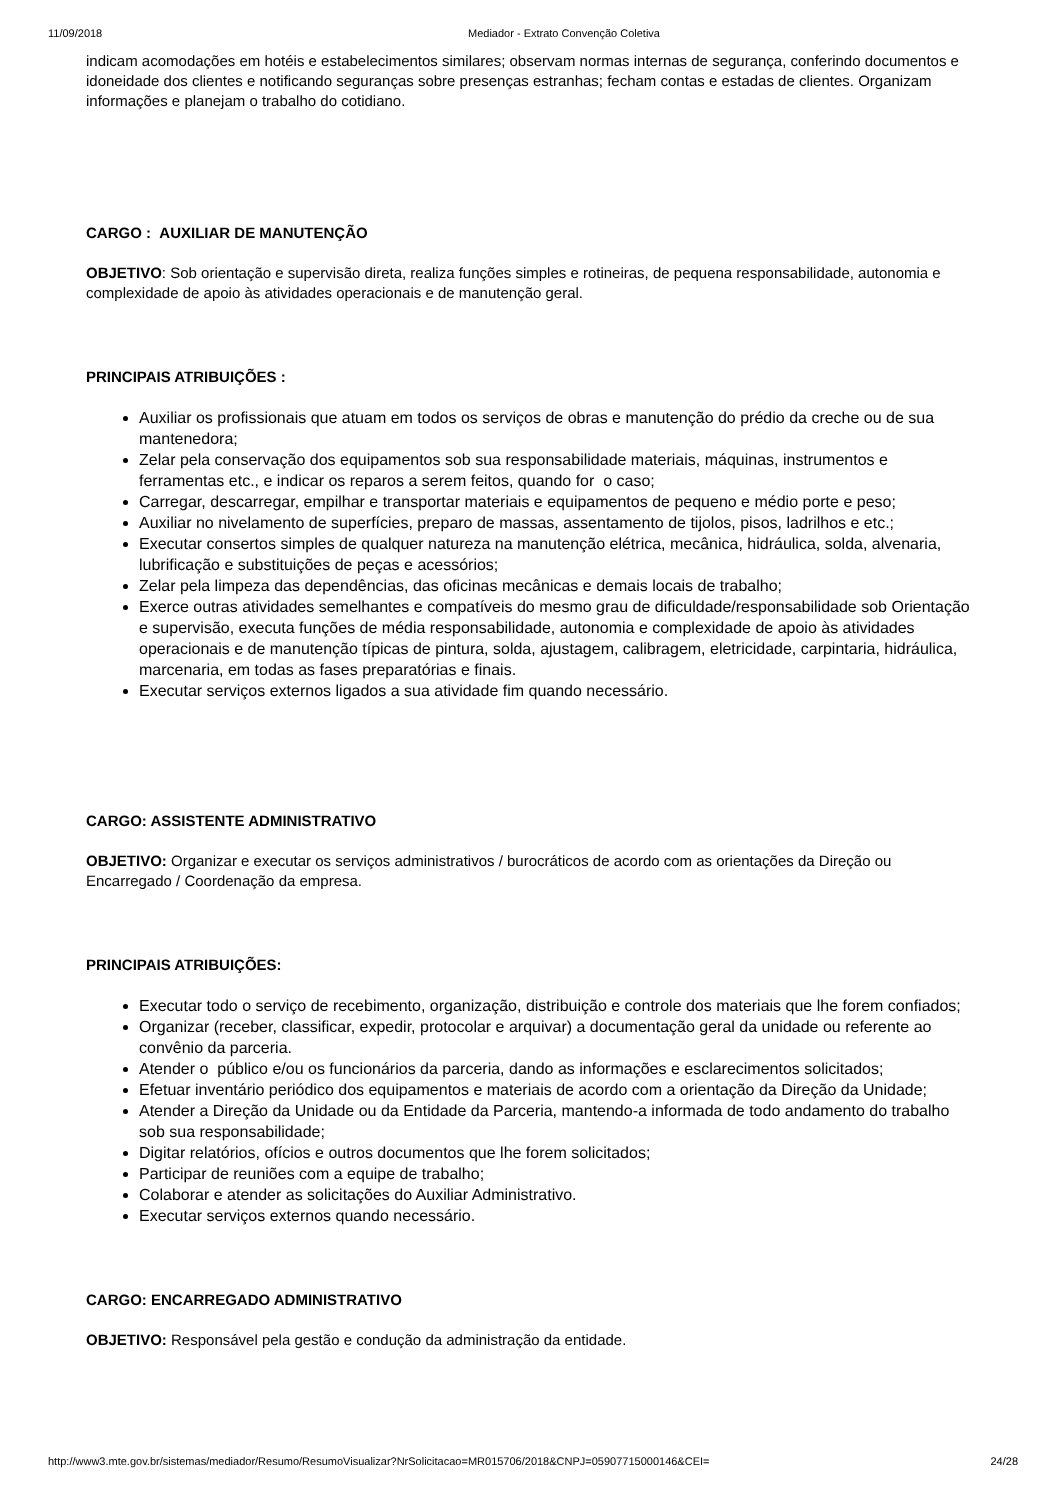11/09/2018 Mediador - Extrato Convenção Coletiva
indicam acomodações em hotéis e estabelecimentos similares; observam normas internas de segurança, conferindo documentos e idoneidade dos clientes e notificando seguranças sobre presenças estranhas; fecham contas e estadas de clientes. Organizam informações e planejam o trabalho do cotidiano.
CARGO : AUXILIAR DE MANUTENÇÃO
OBJETIVO: Sob orientação e supervisão direta, realiza funções simples e rotineiras, de pequena responsabilidade, autonomia e complexidade de apoio às atividades operacionais e de manutenção geral.
PRINCIPAIS ATRIBUIÇÕES :
Auxiliar os profissionais que atuam em todos os serviços de obras e manutenção do prédio da creche ou de sua mantenedora;
Zelar pela conservação dos equipamentos sob sua responsabilidade materiais, máquinas, instrumentos e ferramentas etc., e indicar os reparos a serem feitos, quando for o caso;
Carregar, descarregar, empilhar e transportar materiais e equipamentos de pequeno e médio porte e peso;
Auxiliar no nivelamento de superfícies, preparo de massas, assentamento de tijolos, pisos, ladrilhos e etc.;
Executar consertos simples de qualquer natureza na manutenção elétrica, mecânica, hidráulica, solda, alvenaria, lubrificação e substituições de peças e acessórios;
Zelar pela limpeza das dependências, das oficinas mecânicas e demais locais de trabalho;
Exerce outras atividades semelhantes e compatíveis do mesmo grau de dificuldade/responsabilidade sob Orientação e supervisão, executa funções de média responsabilidade, autonomia e complexidade de apoio às atividades operacionais e de manutenção típicas de pintura, solda, ajustagem, calibragem, eletricidade, carpintaria, hidráulica, marcenaria, em todas as fases preparatórias e finais.
Executar serviços externos ligados a sua atividade fim quando necessário.
CARGO: ASSISTENTE ADMINISTRATIVO
OBJETIVO: Organizar e executar os serviços administrativos / burocráticos de acordo com as orientações da Direção ou Encarregado / Coordenação da empresa.
PRINCIPAIS ATRIBUIÇÕES:
Executar todo o serviço de recebimento, organização, distribuição e controle dos materiais que lhe forem confiados;
Organizar (receber, classificar, expedir, protocolar e arquivar) a documentação geral da unidade ou referente ao convênio da parceria.
Atender o público e/ou os funcionários da parceria, dando as informações e esclarecimentos solicitados;
Efetuar inventário periódico dos equipamentos e materiais de acordo com a orientação da Direção da Unidade;
Atender a Direção da Unidade ou da Entidade da Parceria, mantendo-a informada de todo andamento do trabalho sob sua responsabilidade;
Digitar relatórios, ofícios e outros documentos que lhe forem solicitados;
Participar de reuniões com a equipe de trabalho;
Colaborar e atender as solicitações do Auxiliar Administrativo.
Executar serviços externos quando necessário.
CARGO: ENCARREGADO ADMINISTRATIVO
OBJETIVO: Responsável pela gestão e condução da administração da entidade.
http://www3.mte.gov.br/sistemas/mediador/Resumo/ResumoVisualizar?NrSolicitacao=MR015706/2018&CNPJ=05907715000146&CEI= 24/28